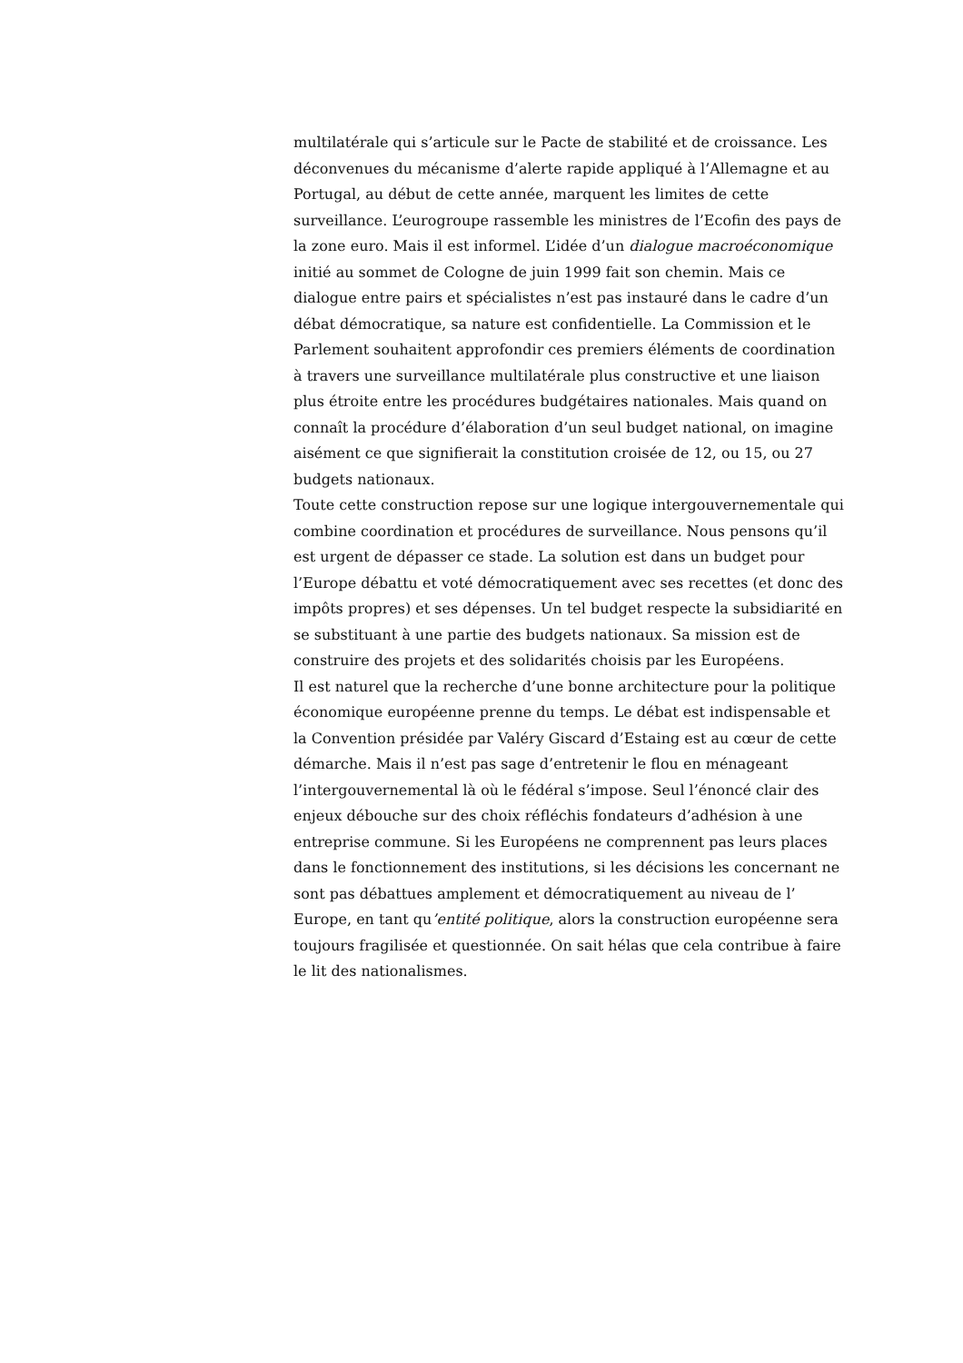multilatérale qui s’articule sur le Pacte de stabilité et de croissance. Les
déconvenues du mécanisme d’alerte rapide appliqué à l’Allemagne et au
Portugal, au début de cette année, marquent les limites de cette
surveillance. L’eurogroupe rassemble les ministres de l’Ecofin des pays de
la zone euro. Mais il est informel. L’idée d’un dialogue macroéconomique
initié au sommet de Cologne de juin 1999 fait son chemin. Mais ce
dialogue entre pairs et spécialistes n’est pas instauré dans le cadre d’un
débat démocratique, sa nature est confidentielle. La Commission et le
Parlement souhaitent approfondir ces premiers éléments de coordination
à travers une surveillance multilatérale plus constructive et une liaison
plus étroite entre les procédures budgétaires nationales. Mais quand on
connaît la procédure d’élaboration d’un seul budget national, on imagine
aisément ce que signifierait la constitution croisée de 12, ou 15, ou 27
budgets nationaux.
Toute cette construction repose sur une logique intergouvernementale qui
combine coordination et procédures de surveillance. Nous pensons qu’il
est urgent de dépasser ce stade. La solution est dans un budget pour
l’Europe débattu et voté démocratiquement avec ses recettes (et donc des
impôts propres) et ses dépenses. Un tel budget respecte la subsidiarité en
se substituant à une partie des budgets nationaux. Sa mission est de
construire des projets et des solidarités choisis par les Européens.
Il est naturel que la recherche d’une bonne architecture pour la politique
économique européenne prenne du temps. Le débat est indispensable et
la Convention présidée par Valéry Giscard d’Estaing est au cœur de cette
démarche. Mais il n’est pas sage d’entretenir le flou en ménageant
l’intergouvernemental là où le fédéral s’impose. Seul l’énoncé clair des
enjeux débouche sur des choix réfléchis fondateurs d’adhésion à une
entreprise commune. Si les Européens ne comprennent pas leurs places
dans le fonctionnement des institutions, si les décisions les concernant ne
sont pas débattues amplement et démocratiquement au niveau de l’
Europe, en tant qu’entité politique, alors la construction européenne sera
toujours fragilisée et questionnée. On sait hélas que cela contribue à faire
le lit des nationalismes.